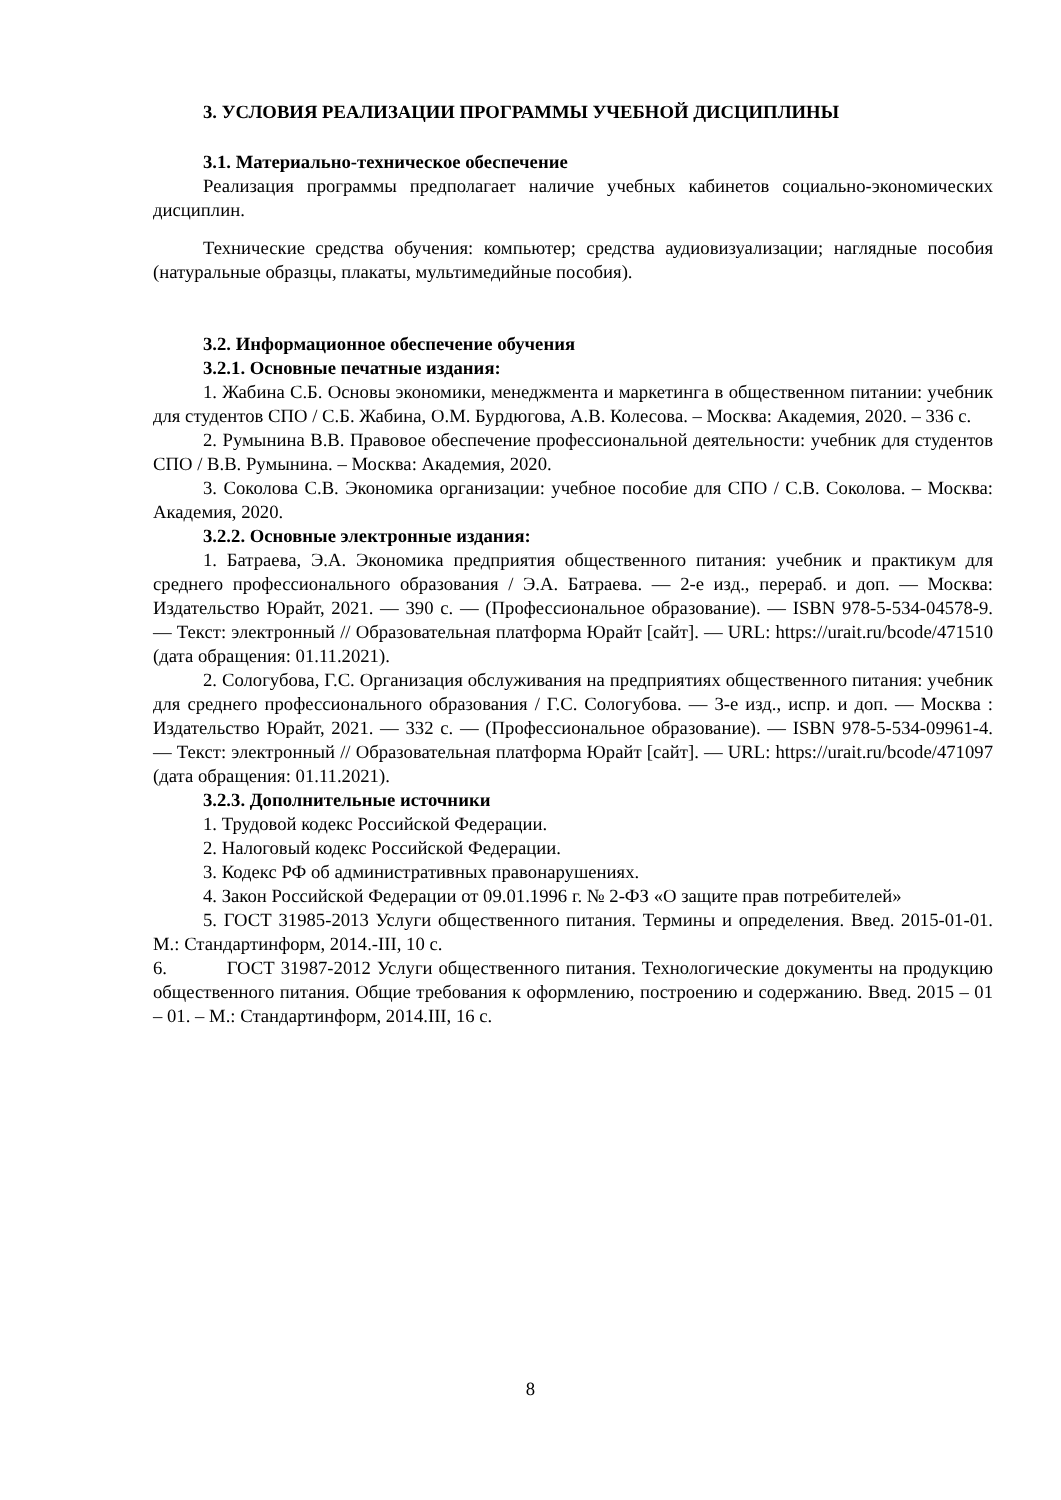3. УСЛОВИЯ РЕАЛИЗАЦИИ ПРОГРАММЫ УЧЕБНОЙ ДИСЦИПЛИНЫ
3.1. Материально-техническое обеспечение
Реализация программы предполагает наличие учебных кабинетов социально-экономических дисциплин.
Технические средства обучения: компьютер; средства аудиовизуализации; наглядные пособия (натуральные образцы, плакаты, мультимедийные пособия).
3.2. Информационное обеспечение обучения
3.2.1. Основные печатные издания:
1. Жабина С.Б. Основы экономики, менеджмента и маркетинга в общественном питании: учебник для студентов СПО / С.Б. Жабина, О.М. Бурдюгова, А.В. Колесова. – Москва: Академия, 2020. – 336 с.
2. Румынина В.В. Правовое обеспечение профессиональной деятельности: учебник для студентов СПО / В.В. Румынина. – Москва: Академия, 2020.
3. Соколова С.В. Экономика организации: учебное пособие для СПО / С.В. Соколова. – Москва: Академия, 2020.
3.2.2. Основные электронные издания:
1. Батраева, Э.А. Экономика предприятия общественного питания: учебник и практикум для среднего профессионального образования / Э.А. Батраева. — 2-е изд., перераб. и доп. — Москва: Издательство Юрайт, 2021. — 390 с. — (Профессиональное образование). — ISBN 978-5-534-04578-9. — Текст: электронный // Образовательная платформа Юрайт [сайт]. — URL: https://urait.ru/bcode/471510 (дата обращения: 01.11.2021).
2. Сологубова, Г.С. Организация обслуживания на предприятиях общественного питания: учебник для среднего профессионального образования / Г.С. Сологубова. — 3-е изд., испр. и доп. — Москва : Издательство Юрайт, 2021. — 332 с. — (Профессиональное образование). — ISBN 978-5-534-09961-4. — Текст: электронный // Образовательная платформа Юрайт [сайт]. — URL: https://urait.ru/bcode/471097 (дата обращения: 01.11.2021).
3.2.3. Дополнительные источники
1. Трудовой кодекс Российской Федерации.
2. Налоговый кодекс Российской Федерации.
3. Кодекс РФ об административных правонарушениях.
4. Закон Российской Федерации от 09.01.1996 г. № 2-ФЗ «О защите прав потребителей»
5. ГОСТ 31985-2013 Услуги общественного питания. Термины и определения. Введ. 2015-01-01. М.: Стандартинформ, 2014.-III, 10 с.
6. ГОСТ 31987-2012 Услуги общественного питания. Технологические документы на продукцию общественного питания. Общие требования к оформлению, построению и содержанию. Введ. 2015 – 01 – 01. – М.: Стандартинформ, 2014.III, 16 с.
8